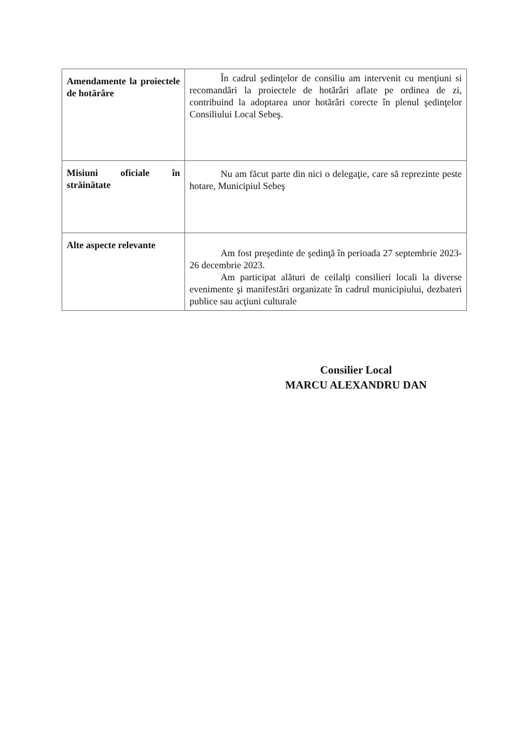| Amendamente la proiectele de hotărâre | În cadrul şedinţelor de consiliu am intervenit cu menţiuni si recomandări la proiectele de hotărâri aflate pe ordinea de zi, contribuind la adoptarea unor hotărâri corecte în plenul şedinţelor Consiliului Local Sebeş. |
| Misiuni oficiale în străinătate | Nu am făcut parte din nici o delegaţie, care să reprezinte peste hotare, Municipiul Sebeş |
| Alte aspecte relevante | Am fost preşedinte de şedinţă în perioada 27 septembrie 2023- 26 decembrie 2023. Am participat alături de ceilalţi consilieri locali la diverse evenimente şi manifestări organizate în cadrul municipiului, dezbateri publice sau acţiuni culturale |
Consilier Local
MARCU ALEXANDRU DAN